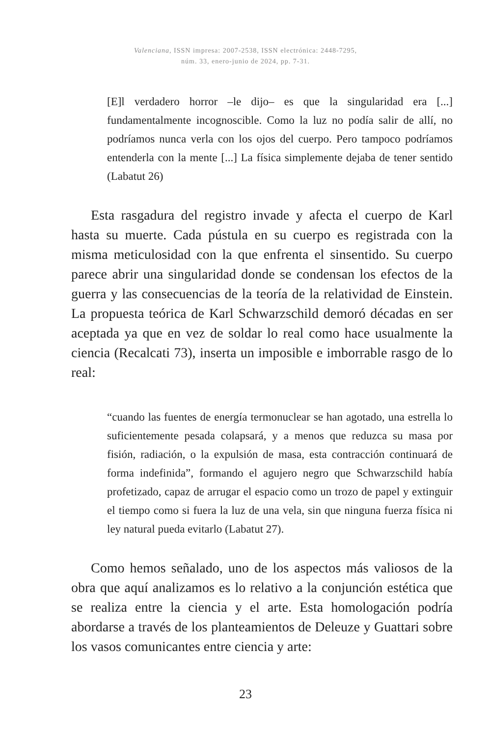Valenciana, ISSN impresa: 2007-2538, ISSN electrónica: 2448-7295,
núm. 33, enero-junio de 2024, pp. 7-31.
[E]l verdadero horror –le dijo– es que la singularidad era [...] fundamentalmente incognoscible. Como la luz no podía salir de allí, no podríamos nunca verla con los ojos del cuerpo. Pero tampoco podríamos entenderla con la mente [...] La física simplemente dejaba de tener sentido (Labatut 26)
Esta rasgadura del registro invade y afecta el cuerpo de Karl hasta su muerte. Cada pústula en su cuerpo es registrada con la misma meticulosidad con la que enfrenta el sinsentido. Su cuerpo parece abrir una singularidad donde se condensan los efectos de la guerra y las consecuencias de la teoría de la relatividad de Einstein. La propuesta teórica de Karl Schwarzschild demoró décadas en ser aceptada ya que en vez de soldar lo real como hace usualmente la ciencia (Recalcati 73), inserta un imposible e imborrable rasgo de lo real:
“cuando las fuentes de energía termonuclear se han agotado, una estrella lo suficientemente pesada colapsará, y a menos que reduzca su masa por fisión, radiación, o la expulsión de masa, esta contracción continuará de forma indefinida”, formando el agujero negro que Schwarzschild había profetizado, capaz de arrugar el espacio como un trozo de papel y extinguir el tiempo como si fuera la luz de una vela, sin que ninguna fuerza física ni ley natural pueda evitarlo (Labatut 27).
Como hemos señalado, uno de los aspectos más valiosos de la obra que aquí analizamos es lo relativo a la conjunción estética que se realiza entre la ciencia y el arte. Esta homologación podría abordarse a través de los planteamientos de Deleuze y Guattari sobre los vasos comunicantes entre ciencia y arte:
23